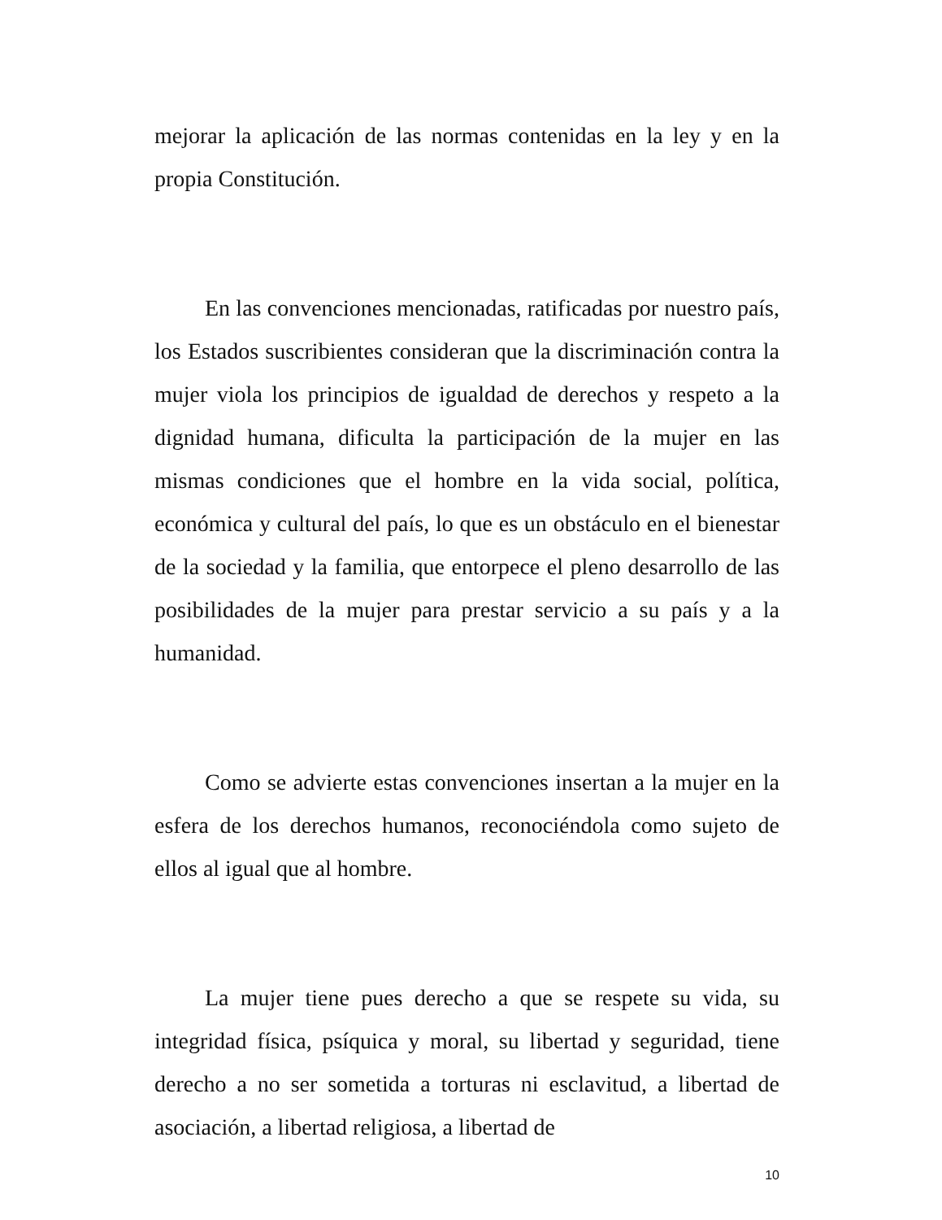mejorar la aplicación de las normas contenidas en la ley y en la propia Constitución.
En las convenciones mencionadas, ratificadas por nuestro país, los Estados suscribientes consideran que la discriminación contra la mujer viola los principios de igualdad de derechos y respeto a la dignidad humana, dificulta la participación de la mujer en las mismas condiciones que el hombre en la vida social, política, económica y cultural del país, lo que es un obstáculo en el bienestar de la sociedad y la familia, que entorpece el pleno desarrollo de las posibilidades de la mujer para prestar servicio a su país y a la humanidad.
Como se advierte estas convenciones insertan a la mujer en la esfera de los derechos humanos, reconociéndola como sujeto de ellos al igual que al hombre.
La mujer tiene pues derecho a que se respete su vida, su integridad física, psíquica y moral, su libertad y seguridad, tiene derecho a no ser sometida a torturas ni esclavitud, a libertad de asociación, a libertad religiosa, a libertad de
10